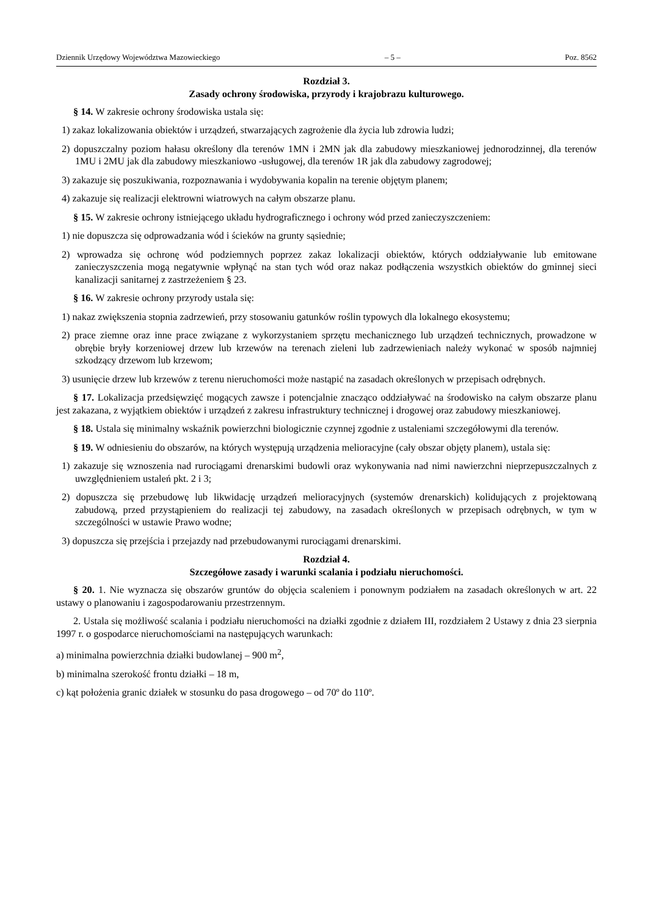Dziennik Urzędowy Województwa Mazowieckiego – 5 – Poz. 8562
Rozdział 3.
Zasady ochrony środowiska, przyrody i krajobrazu kulturowego.
§ 14. W zakresie ochrony środowiska ustala się:
1) zakaz lokalizowania obiektów i urządzeń, stwarzających zagrożenie dla życia lub zdrowia ludzi;
2) dopuszczalny poziom hałasu określony dla terenów 1MN i 2MN jak dla zabudowy mieszkaniowej jednorodzinnej, dla terenów 1MU i 2MU jak dla zabudowy mieszkaniowo -usługowej, dla terenów 1R jak dla zabudowy zagrodowej;
3) zakazuje się poszukiwania, rozpoznawania i wydobywania kopalin na terenie objętym planem;
4) zakazuje się realizacji elektrowni wiatrowych na całym obszarze planu.
§ 15. W zakresie ochrony istniejącego układu hydrograficznego i ochrony wód przed zanieczyszczeniem:
1) nie dopuszcza się odprowadzania wód i ścieków na grunty sąsiednie;
2) wprowadza się ochronę wód podziemnych poprzez zakaz lokalizacji obiektów, których oddziaływanie lub emitowane zanieczyszczenia mogą negatywnie wpłynąć na stan tych wód oraz nakaz podłączenia wszystkich obiektów do gminnej sieci kanalizacji sanitarnej z zastrzeżeniem § 23.
§ 16. W zakresie ochrony przyrody ustala się:
1) nakaz zwiększenia stopnia zadrzewień, przy stosowaniu gatunków roślin typowych dla lokalnego ekosystemu;
2) prace ziemne oraz inne prace związane z wykorzystaniem sprzętu mechanicznego lub urządzeń technicznych, prowadzone w obrębie bryły korzeniowej drzew lub krzewów na terenach zieleni lub zadrzewieniach należy wykonać w sposób najmniej szkodzący drzewom lub krzewom;
3) usunięcie drzew lub krzewów z terenu nieruchomości może nastąpić na zasadach określonych w przepisach odrębnych.
§ 17. Lokalizacja przedsięwzięć mogących zawsze i potencjalnie znacząco oddziaływać na środowisko na całym obszarze planu jest zakazana, z wyjątkiem obiektów i urządzeń z zakresu infrastruktury technicznej i drogowej oraz zabudowy mieszkaniowej.
§ 18. Ustala się minimalny wskaźnik powierzchni biologicznie czynnej zgodnie z ustaleniami szczegółowymi dla terenów.
§ 19. W odniesieniu do obszarów, na których występują urządzenia melioracyjne (cały obszar objęty planem), ustala się:
1) zakazuje się wznoszenia nad rurociągami drenarskimi budowli oraz wykonywania nad nimi nawierzchni nieprzepuszczalnych z uwzględnieniem ustaleń pkt. 2 i 3;
2) dopuszcza się przebudowę lub likwidację urządzeń melioracyjnych (systemów drenarskich) kolidujących z projektowaną zabudową, przed przystąpieniem do realizacji tej zabudowy, na zasadach określonych w przepisach odrębnych, w tym w szczególności w ustawie Prawo wodne;
3) dopuszcza się przejścia i przejazdy nad przebudowanymi rurociągami drenarskimi.
Rozdział 4.
Szczegółowe zasady i warunki scalania i podziału nieruchomości.
§ 20. 1. Nie wyznacza się obszarów gruntów do objęcia scaleniem i ponownym podziałem na zasadach określonych w art. 22 ustawy o planowaniu i zagospodarowaniu przestrzennym.
2. Ustala się możliwość scalania i podziału nieruchomości na działki zgodnie z działem III, rozdziałem 2 Ustawy z dnia 23 sierpnia 1997 r. o gospodarce nieruchomościami na następujących warunkach:
a) minimalna powierzchnia działki budowlanej – 900 m<sup>2</sup>,
b) minimalna szerokość frontu działki – 18 m,
c) kąt położenia granic działek w stosunku do pasa drogowego – od 70º do 110º.